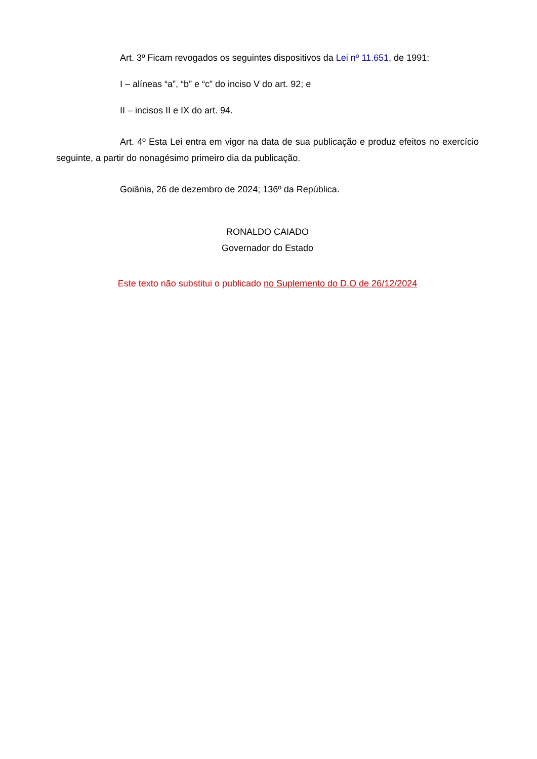Art. 3º Ficam revogados os seguintes dispositivos da Lei nº 11.651, de 1991:
I – alíneas “a”, “b” e “c” do inciso V do art. 92; e
II – incisos II e IX do art. 94.
Art. 4º Esta Lei entra em vigor na data de sua publicação e produz efeitos no exercício seguinte, a partir do nonagésimo primeiro dia da publicação.
Goiânia, 26 de dezembro de 2024; 136º da República.
RONALDO CAIADO
Governador do Estado
Este texto não substitui o publicado no Suplemento do D.O de 26/12/2024